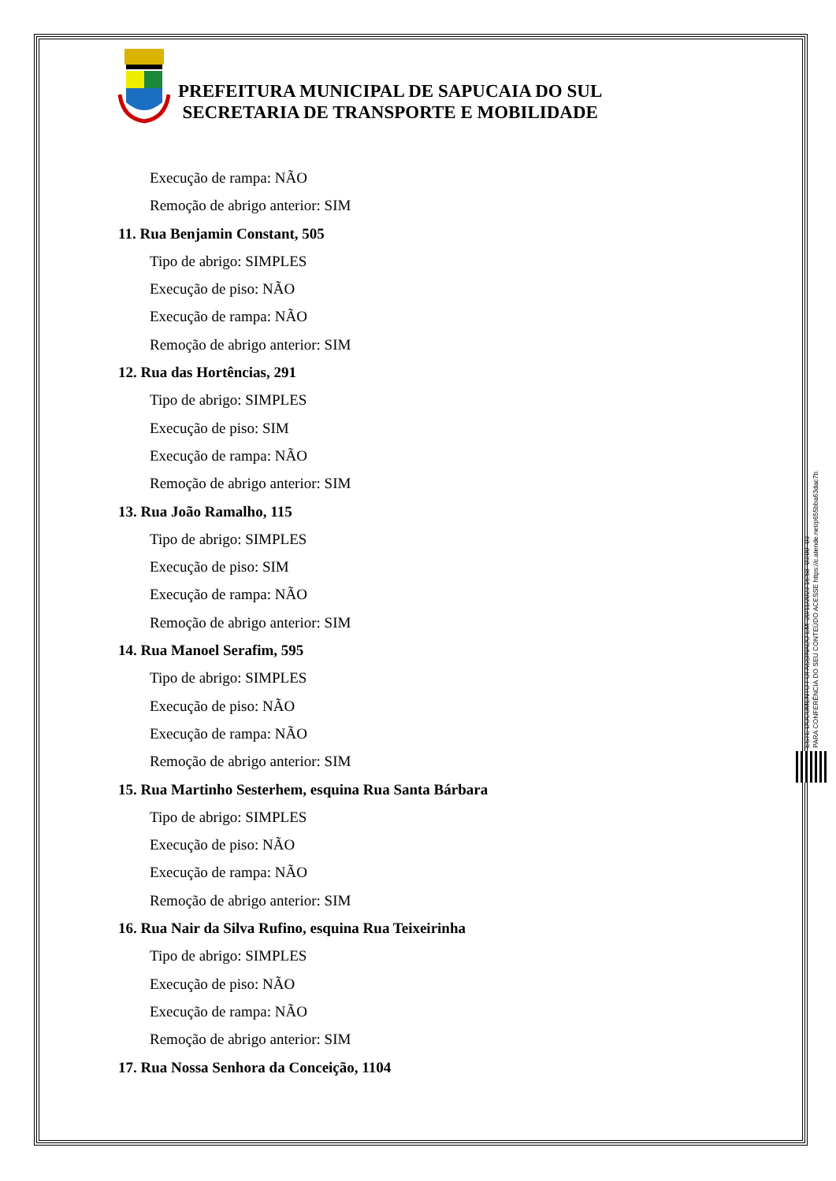PREFEITURA MUNICIPAL DE SAPUCAIA DO SUL
SECRETARIA DE TRANSPORTE E MOBILIDADE
Execução de rampa: NÃO
Remoção de abrigo anterior: SIM
11. Rua Benjamin Constant, 505
Tipo de abrigo: SIMPLES
Execução de piso: NÃO
Execução de rampa: NÃO
Remoção de abrigo anterior: SIM
12. Rua das Hortências, 291
Tipo de abrigo: SIMPLES
Execução de piso: SIM
Execução de rampa: NÃO
Remoção de abrigo anterior: SIM
13. Rua João Ramalho, 115
Tipo de abrigo: SIMPLES
Execução de piso: SIM
Execução de rampa: NÃO
Remoção de abrigo anterior: SIM
14. Rua Manoel Serafim, 595
Tipo de abrigo: SIMPLES
Execução de piso: NÃO
Execução de rampa: NÃO
Remoção de abrigo anterior: SIM
15. Rua Martinho Sesterhem, esquina Rua Santa Bárbara
Tipo de abrigo: SIMPLES
Execução de piso: NÃO
Execução de rampa: NÃO
Remoção de abrigo anterior: SIM
16. Rua Nair da Silva Rufino, esquina Rua Teixeirinha
Tipo de abrigo: SIMPLES
Execução de piso: NÃO
Execução de rampa: NÃO
Remoção de abrigo anterior: SIM
17. Rua Nossa Senhora da Conceição, 1104
ESTE DOCUMENTO FOI ASSINADO EM: 20/11/2023 16:58 -03:00 -03
PARA CONFERÊNCIA DO SEU CONTEÚDO ACESSE https://c.atende.net/p655bba63dac7b.